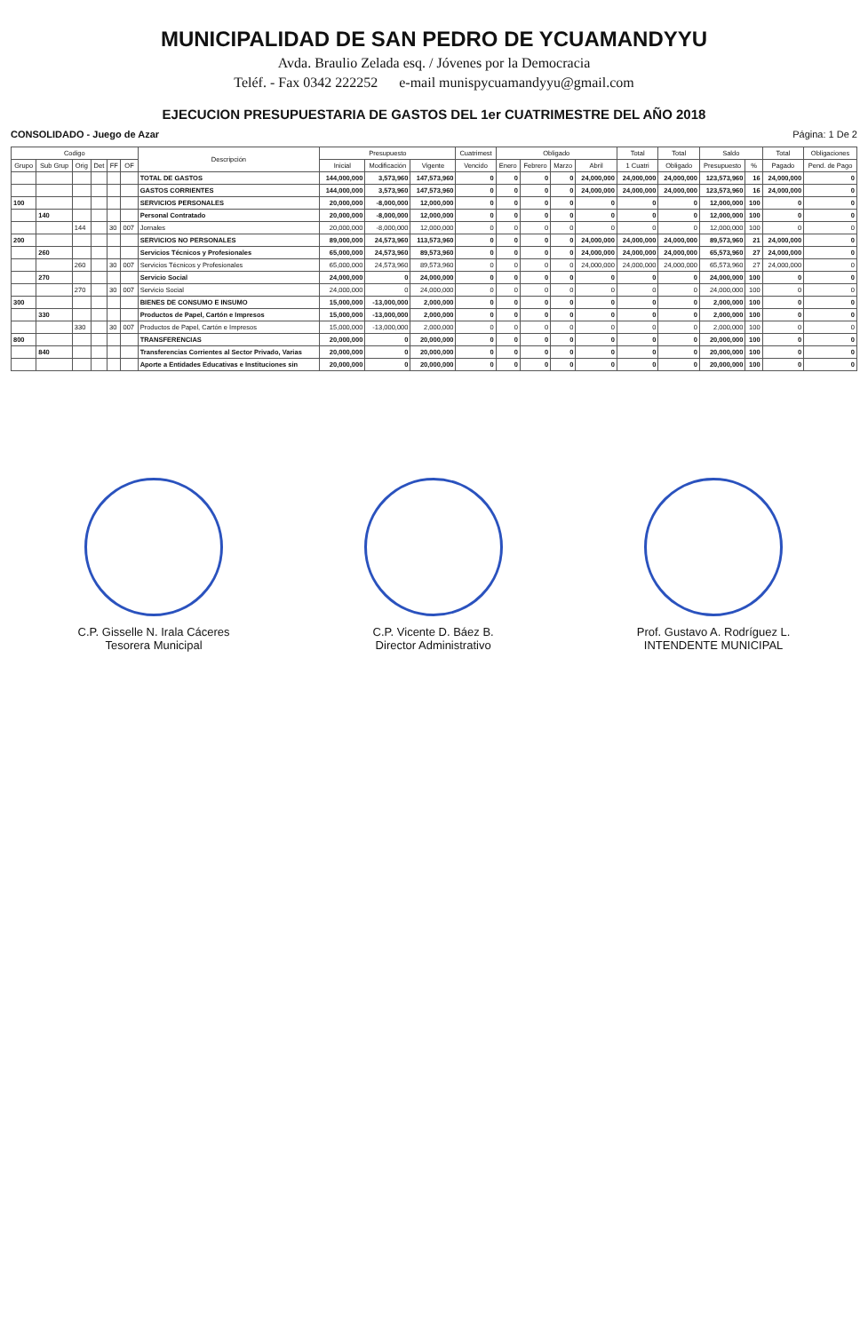MUNICIPALIDAD DE SAN PEDRO DE YCUAMANDYYU
Avda. Braulio Zelada esq. / Jóvenes por la Democracia
Teléf. - Fax 0342 222252 e-mail munispycuamandyyu@gmail.com
EJECUCION PRESUPUESTARIA DE GASTOS DEL 1er CUATRIMESTRE DEL AÑO 2018
CONSOLIDADO - Juego de Azar Página: 1 De 2
| Codigo | | | | | | Descripción | Presupuesto | | | Cuatrimest | Obligado | | | | Total | Total | Saldo | | Total | Obligaciones |
| --- | --- | --- | --- | --- | --- | --- | --- | --- | --- | --- | --- | --- | --- | --- | --- | --- | --- | --- | --- | --- |
| Grupo | Sub Grup | Orig | Det | FF | OF | | Inicial | Modificación | Vigente | Vencido | Enero | Febrero | Marzo | Abril | 1 Cuatri | Obligado | Presupuesto | % | Pagado | Pend. de Pago |
| | | | | | | TOTAL DE GASTOS | 144,000,000 | 3,573,960 | 147,573,960 | 0 | 0 | 0 | 0 | 24,000,000 | 24,000,000 | 24,000,000 | 123,573,960 | 16 | 24,000,000 | 0 |
| | | | | | | GASTOS CORRIENTES | 144,000,000 | 3,573,960 | 147,573,960 | 0 | 0 | 0 | 0 | 24,000,000 | 24,000,000 | 24,000,000 | 123,573,960 | 16 | 24,000,000 | 0 |
| 100 | | | | | | SERVICIOS PERSONALES | 20,000,000 | -8,000,000 | 12,000,000 | 0 | 0 | 0 | 0 | 0 | 0 | 0 | 12,000,000 | 100 | 0 | 0 |
| | 140 | | | | | Personal Contratado | 20,000,000 | -8,000,000 | 12,000,000 | 0 | 0 | 0 | 0 | 0 | 0 | 0 | 12,000,000 | 100 | 0 | 0 |
| | | 144 | | 30 | 007 | Jornales | 20,000,000 | -8,000,000 | 12,000,000 | 0 | 0 | 0 | 0 | 0 | 0 | 0 | 12,000,000 | 100 | 0 | 0 |
| 200 | | | | | | SERVICIOS NO PERSONALES | 89,000,000 | 24,573,960 | 113,573,960 | 0 | 0 | 0 | 0 | 24,000,000 | 24,000,000 | 24,000,000 | 89,573,960 | 21 | 24,000,000 | 0 |
| | 260 | | | | | Servicios Técnicos y Profesionales | 65,000,000 | 24,573,960 | 89,573,960 | 0 | 0 | 0 | 0 | 24,000,000 | 24,000,000 | 24,000,000 | 65,573,960 | 27 | 24,000,000 | 0 |
| | | 260 | | 30 | 007 | Servicios Técnicos y Profesionales | 65,000,000 | 24,573,960 | 89,573,960 | 0 | 0 | 0 | 0 | 24,000,000 | 24,000,000 | 24,000,000 | 65,573,960 | 27 | 24,000,000 | 0 |
| | 270 | | | | | Servicio Social | 24,000,000 | 0 | 24,000,000 | 0 | 0 | 0 | 0 | 0 | 0 | 0 | 24,000,000 | 100 | 0 | 0 |
| | | 270 | | 30 | 007 | Servicio Social | 24,000,000 | 0 | 24,000,000 | 0 | 0 | 0 | 0 | 0 | 0 | 0 | 24,000,000 | 100 | 0 | 0 |
| 300 | | | | | | BIENES DE CONSUMO E INSUMO | 15,000,000 | -13,000,000 | 2,000,000 | 0 | 0 | 0 | 0 | 0 | 0 | 0 | 2,000,000 | 100 | 0 | 0 |
| | 330 | | | | | Productos de Papel, Cartón e Impresos | 15,000,000 | -13,000,000 | 2,000,000 | 0 | 0 | 0 | 0 | 0 | 0 | 0 | 2,000,000 | 100 | 0 | 0 |
| | | 330 | | 30 | 007 | Productos de Papel, Cartón e Impresos | 15,000,000 | -13,000,000 | 2,000,000 | 0 | 0 | 0 | 0 | 0 | 0 | 0 | 2,000,000 | 100 | 0 | 0 |
| 800 | | | | | | TRANSFERENCIAS | 20,000,000 | 0 | 20,000,000 | 0 | 0 | 0 | 0 | 0 | 0 | 0 | 20,000,000 | 100 | 0 | 0 |
| | 840 | | | | | Transferencias Corrientes al Sector Privado, Varias | 20,000,000 | 0 | 20,000,000 | 0 | 0 | 0 | 0 | 0 | 0 | 0 | 20,000,000 | 100 | 0 | 0 |
| | | | | | | Aporte a Entidades Educativas e Instituciones sin | 20,000,000 | 0 | 20,000,000 | 0 | 0 | 0 | 0 | 0 | 0 | 0 | 20,000,000 | 100 | 0 | 0 |
C.P. Gisselle N. Irala Cáceres
Tesorera Municipal
C.P. Vicente D. Báez B.
Director Administrativo
Prof. Gustavo A. Rodríguez L.
INTENDENTE MUNICIPAL